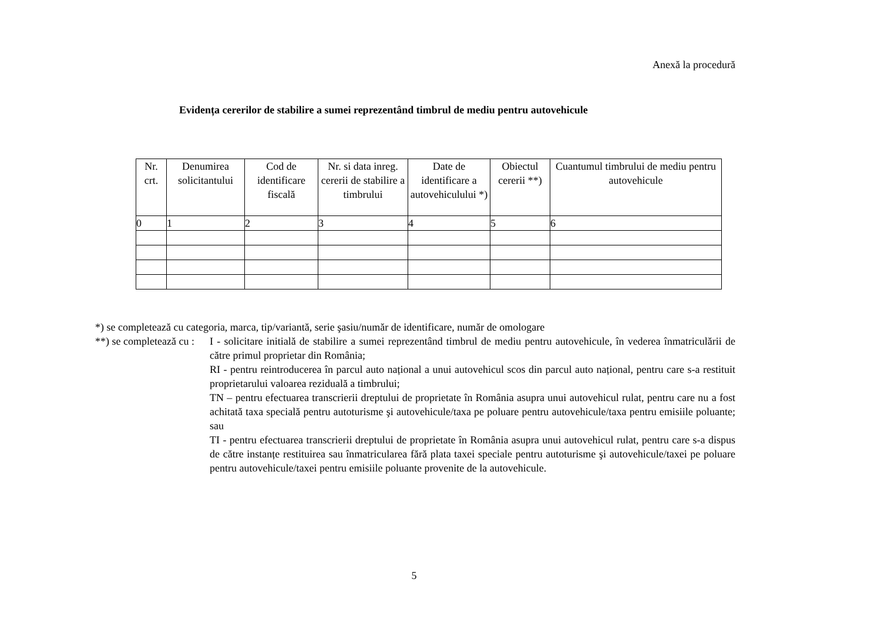Anexă la procedură
Evidența cererilor de stabilire a sumei reprezentând timbrul de mediu pentru autovehicule
| Nr. crt. | Denumirea solicitantului | Cod de identificare fiscală | Nr. si data inreg. cererii de stabilire a timbrului | Date de identificare a autovehiculului *) | Obiectul cererii **) | Cuantumul timbrului de mediu pentru autovehicule |
| --- | --- | --- | --- | --- | --- | --- |
| 0 | 1 | 2 | 3 | 4 | 5 | 6 |
*) se completează cu categoria, marca, tip/variantă, serie şasiu/număr de identificare, număr de omologare
**) se completează cu :
I - solicitare initială de stabilire a sumei reprezentând timbrul de mediu pentru autovehicule, în vederea înmatriculării de către primul proprietar din România;
RI - pentru reintroducerea în parcul auto național a unui autovehicul scos din parcul auto național, pentru care s-a restituit proprietarului valoarea reziduală a timbrului;
TN – pentru efectuarea transcrierii dreptului de proprietate în România asupra unui autovehicul rulat, pentru care nu a fost achitată taxa specială pentru autoturisme şi autovehicule/taxa pe poluare pentru autovehicule/taxa pentru emisiile poluante; sau
TI - pentru efectuarea transcrierii dreptului de proprietate în România asupra unui autovehicul rulat, pentru care s-a dispus de către instanțe restituirea sau înmatricularea fără plata taxei speciale pentru autoturisme şi autovehicule/taxei pe poluare pentru autovehicule/taxei pentru emisiile poluante provenite de la autovehicule.
5